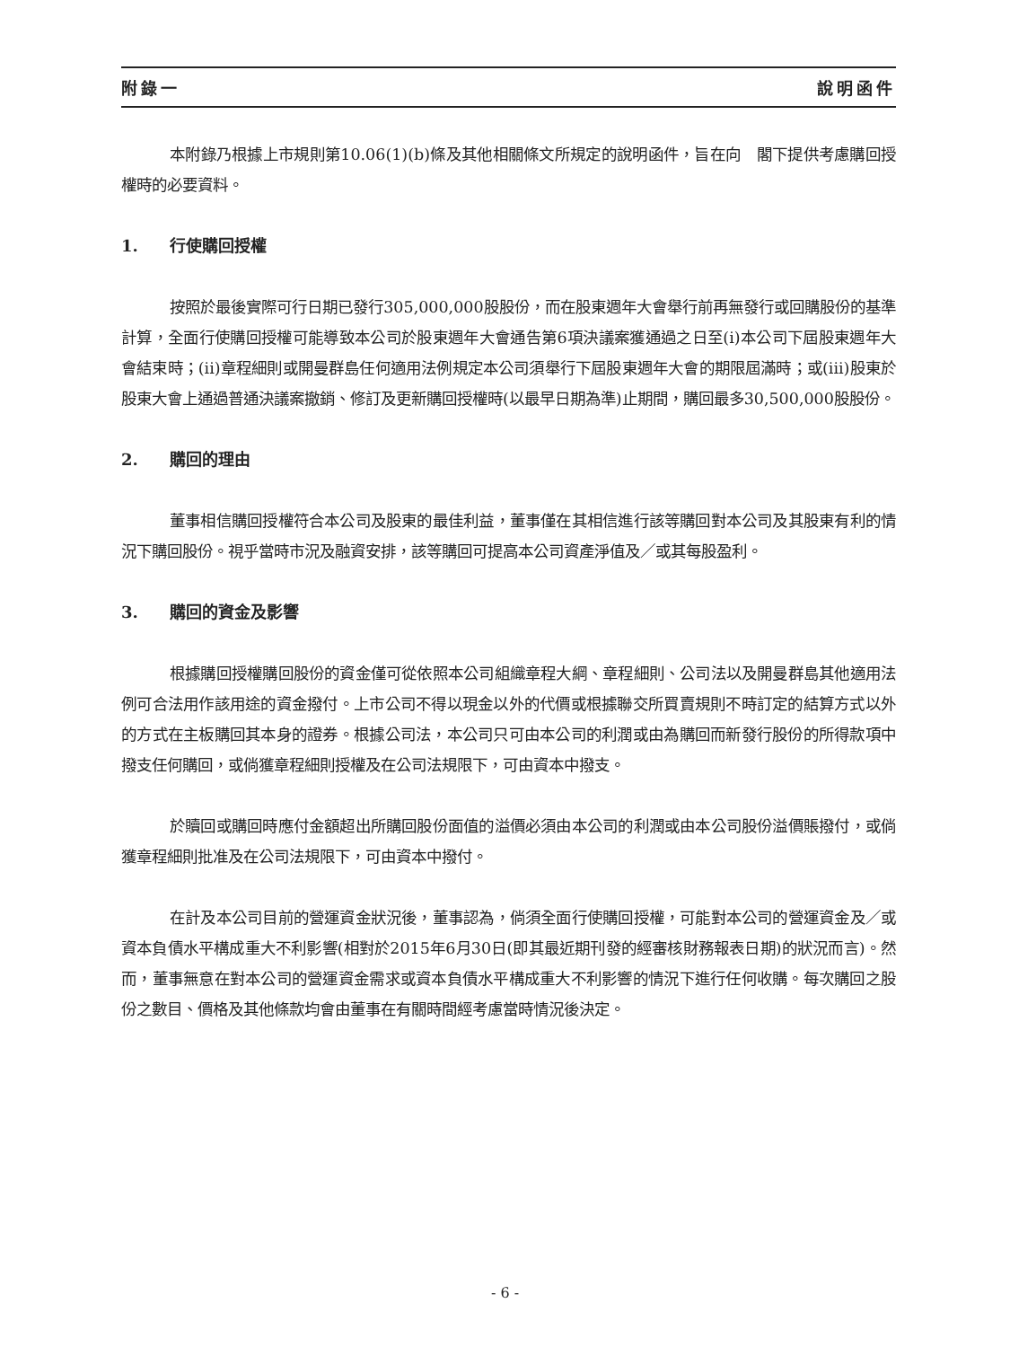附錄一 說明函件
本附錄乃根據上市規則第10.06(1)(b)條及其他相關條文所規定的說明函件，旨在向　閣下提供考慮購回授權時的必要資料。
1. 行使購回授權
按照於最後實際可行日期已發行305,000,000股股份，而在股東週年大會舉行前再無發行或回購股份的基準計算，全面行使購回授權可能導致本公司於股東週年大會通告第6項決議案獲通過之日至(i)本公司下屆股東週年大會結束時；(ii)章程細則或開曼群島任何適用法例規定本公司須舉行下屆股東週年大會的期限屆滿時；或(iii)股東於股東大會上通過普通決議案撤銷、修訂及更新購回授權時(以最早日期為準)止期間，購回最多30,500,000股股份。
2. 購回的理由
董事相信購回授權符合本公司及股東的最佳利益，董事僅在其相信進行該等購回對本公司及其股東有利的情況下購回股份。視乎當時市況及融資安排，該等購回可提高本公司資產淨值及／或其每股盈利。
3. 購回的資金及影響
根據購回授權購回股份的資金僅可從依照本公司組織章程大綱、章程細則、公司法以及開曼群島其他適用法例可合法用作該用途的資金撥付。上市公司不得以現金以外的代價或根據聯交所買賣規則不時訂定的結算方式以外的方式在主板購回其本身的證券。根據公司法，本公司只可由本公司的利潤或由為購回而新發行股份的所得款項中撥支任何購回，或倘獲章程細則授權及在公司法規限下，可由資本中撥支。
於贖回或購回時應付金額超出所購回股份面值的溢價必須由本公司的利潤或由本公司股份溢價賬撥付，或倘獲章程細則批准及在公司法規限下，可由資本中撥付。
在計及本公司目前的營運資金狀況後，董事認為，倘須全面行使購回授權，可能對本公司的營運資金及／或資本負債水平構成重大不利影響(相對於2015年6月30日(即其最近期刊發的經審核財務報表日期)的狀況而言)。然而，董事無意在對本公司的營運資金需求或資本負債水平構成重大不利影響的情況下進行任何收購。每次購回之股份之數目、價格及其他條款均會由董事在有關時間經考慮當時情況後決定。
- 6 -